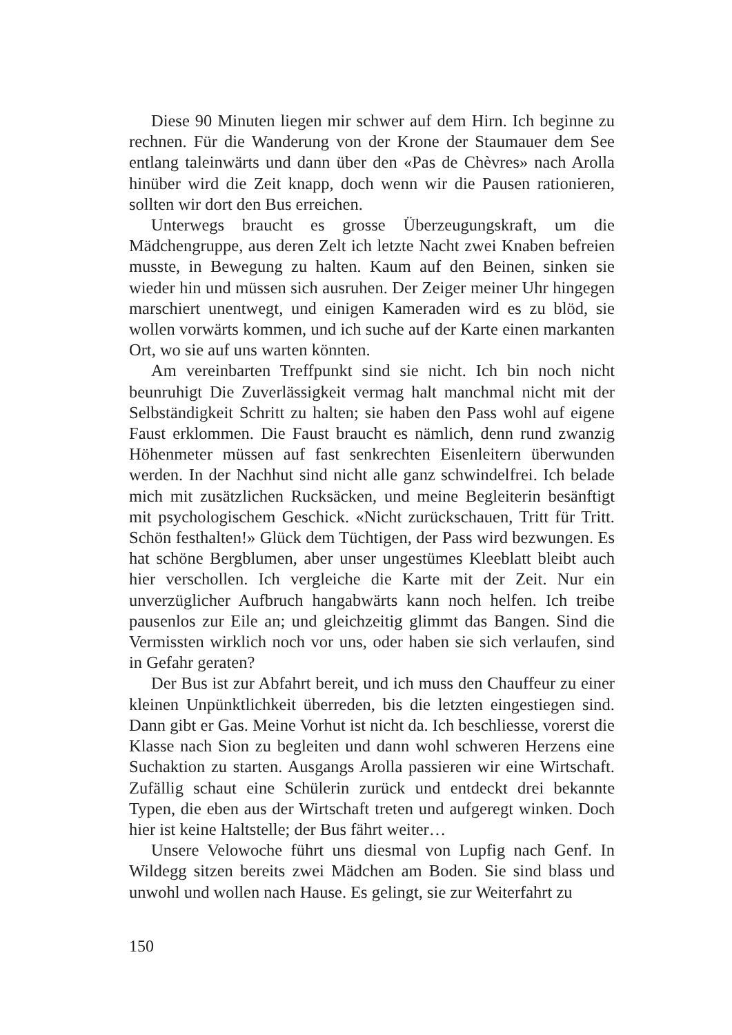Diese 90 Minuten liegen mir schwer auf dem Hirn. Ich beginne zu rechnen. Für die Wanderung von der Krone der Staumauer dem See entlang taleinwärts und dann über den «Pas de Chèvres» nach Arolla hinüber wird die Zeit knapp, doch wenn wir die Pausen rationieren, sollten wir dort den Bus erreichen.
Unterwegs braucht es grosse Überzeugungskraft, um die Mädchengruppe, aus deren Zelt ich letzte Nacht zwei Knaben befreien musste, in Bewegung zu halten. Kaum auf den Beinen, sinken sie wieder hin und müssen sich ausruhen. Der Zeiger meiner Uhr hingegen marschiert unentwegt, und einigen Kameraden wird es zu blöd, sie wollen vorwärts kommen, und ich suche auf der Karte einen markanten Ort, wo sie auf uns warten könnten.
Am vereinbarten Treffpunkt sind sie nicht. Ich bin noch nicht beunruhigt Die Zuverlässigkeit vermag halt manchmal nicht mit der Selbständigkeit Schritt zu halten; sie haben den Pass wohl auf eigene Faust erklommen. Die Faust braucht es nämlich, denn rund zwanzig Höhenmeter müssen auf fast senkrechten Eisenleitern überwunden werden. In der Nachhut sind nicht alle ganz schwindelfrei. Ich belade mich mit zusätzlichen Rucksäcken, und meine Begleiterin besänftigt mit psychologischem Geschick. «Nicht zurückschauen, Tritt für Tritt. Schön festhalten!» Glück dem Tüchtigen, der Pass wird bezwungen. Es hat schöne Bergblumen, aber unser ungestümes Kleeblatt bleibt auch hier verschollen. Ich vergleiche die Karte mit der Zeit. Nur ein unverzüglicher Aufbruch hangabwärts kann noch helfen. Ich treibe pausenlos zur Eile an; und gleichzeitig glimmt das Bangen. Sind die Vermissten wirklich noch vor uns, oder haben sie sich verlaufen, sind in Gefahr geraten?
Der Bus ist zur Abfahrt bereit, und ich muss den Chauffeur zu einer kleinen Unpünktlichkeit überreden, bis die letzten eingestiegen sind. Dann gibt er Gas. Meine Vorhut ist nicht da. Ich beschliesse, vorerst die Klasse nach Sion zu begleiten und dann wohl schweren Herzens eine Suchaktion zu starten. Ausgangs Arolla passieren wir eine Wirtschaft. Zufällig schaut eine Schülerin zurück und entdeckt drei bekannte Typen, die eben aus der Wirtschaft treten und aufgeregt winken. Doch hier ist keine Haltstelle; der Bus fährt weiter…
Unsere Velowoche führt uns diesmal von Lupfig nach Genf. In Wildegg sitzen bereits zwei Mädchen am Boden. Sie sind blass und unwohl und wollen nach Hause. Es gelingt, sie zur Weiterfahrt zu
150